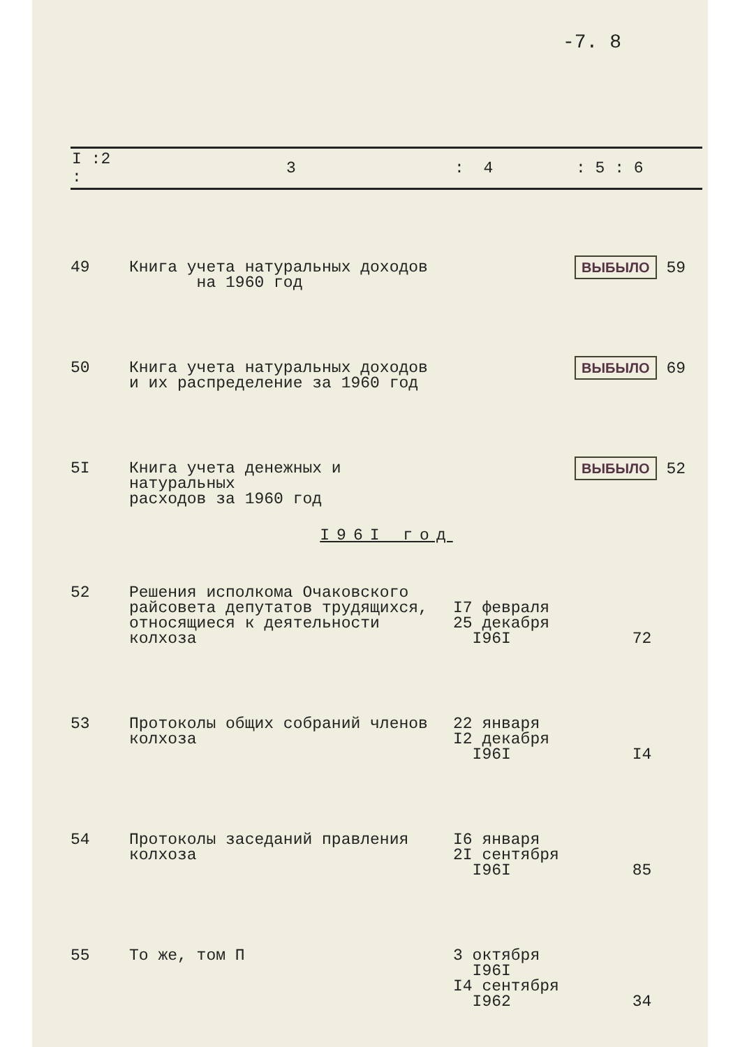-7. 8
| I :2 : | 3 | : 4 | : 5 : 6 |
| --- | --- | --- | --- |
| 49 | Книга учета натуральных доходов на 1960 год | | ВЫБЫЛО 59 |
| 50 | Книга учета натуральных доходов и их распределение за 1960 год | | ВЫБЫЛО 69 |
| 5I | Книга учета денежных и натуральных расходов за 1960 год | | ВЫБЫЛО 52 |
| I96I год | | | |
| 52 | Решения исполкома Очаковского райсовета депутатов трудящихся, относящиеся к деятельности колхоза | I7 февраля 25 декабря I96I | 72 |
| 53 | Протоколы общих собраний членов колхоза | 22 января I2 декабря I96I | I4 |
| 54 | Протоколы заседаний правления колхоза | I6 января 2I сентября I96I | 85 |
| 55 | То же, том П | 3 октября I96I I4 сентября I962 | 34 |